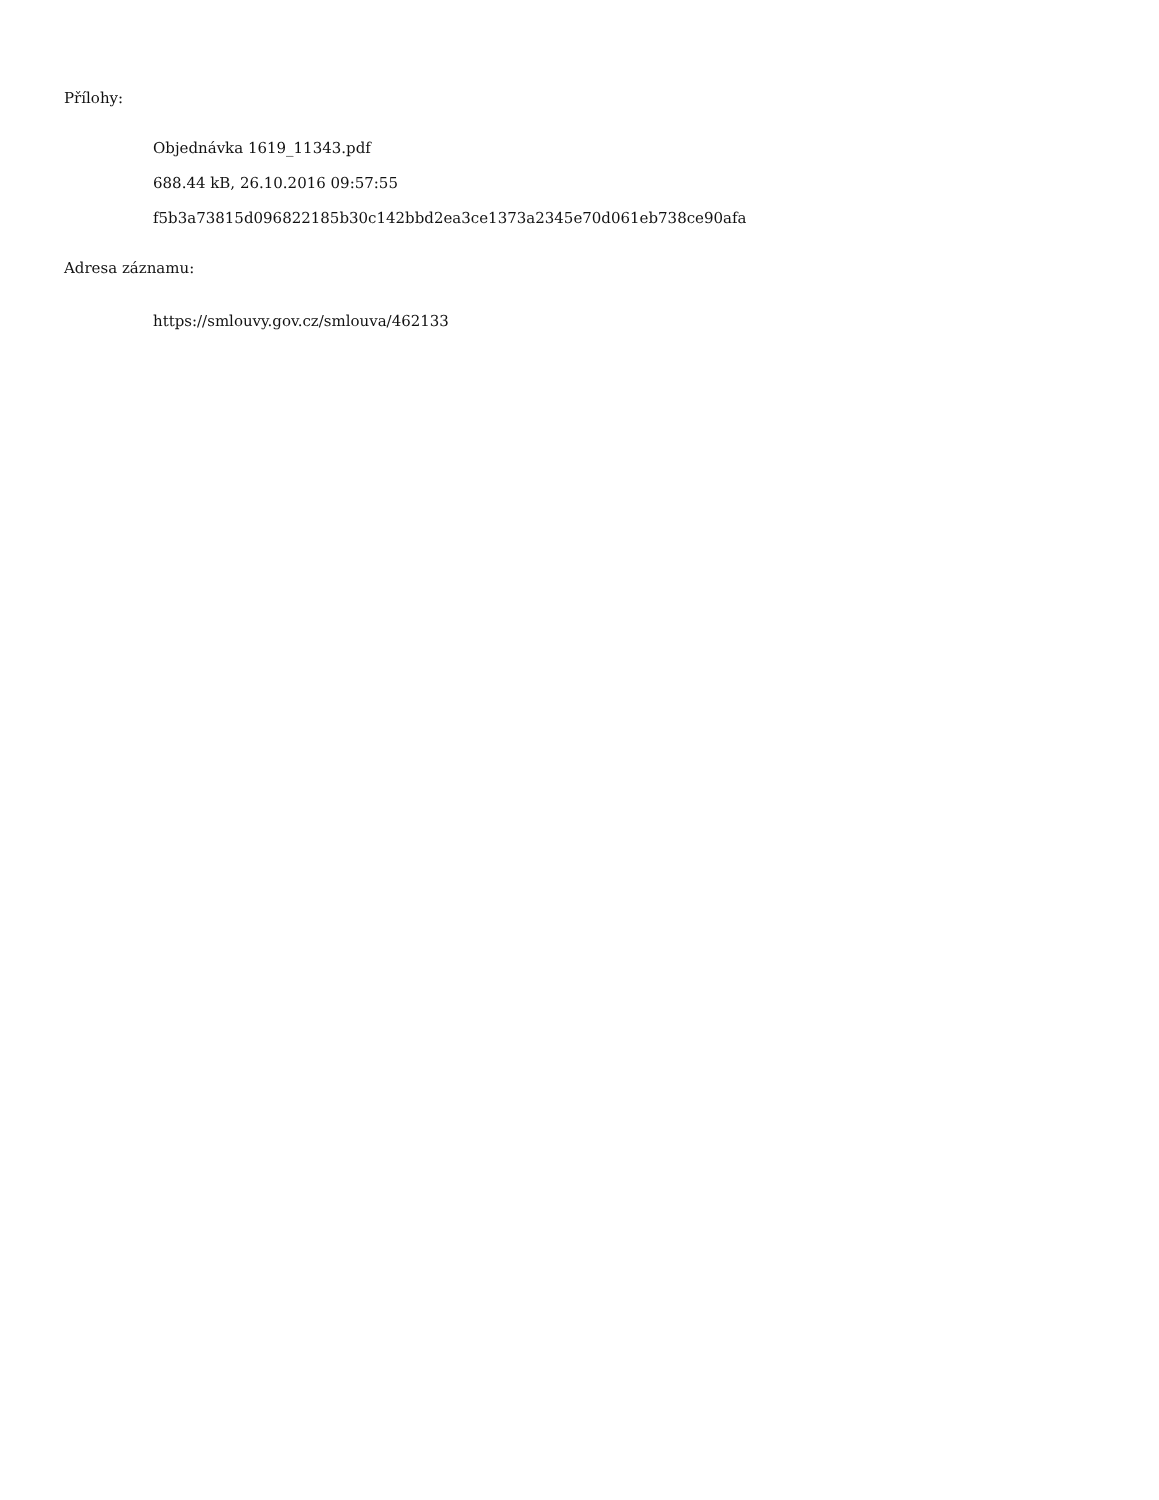Přílohy:
Objednávka 1619_11343.pdf
688.44 kB, 26.10.2016 09:57:55
f5b3a73815d096822185b30c142bbd2ea3ce1373a2345e70d061eb738ce90afa
Adresa záznamu:
https://smlouvy.gov.cz/smlouva/462133